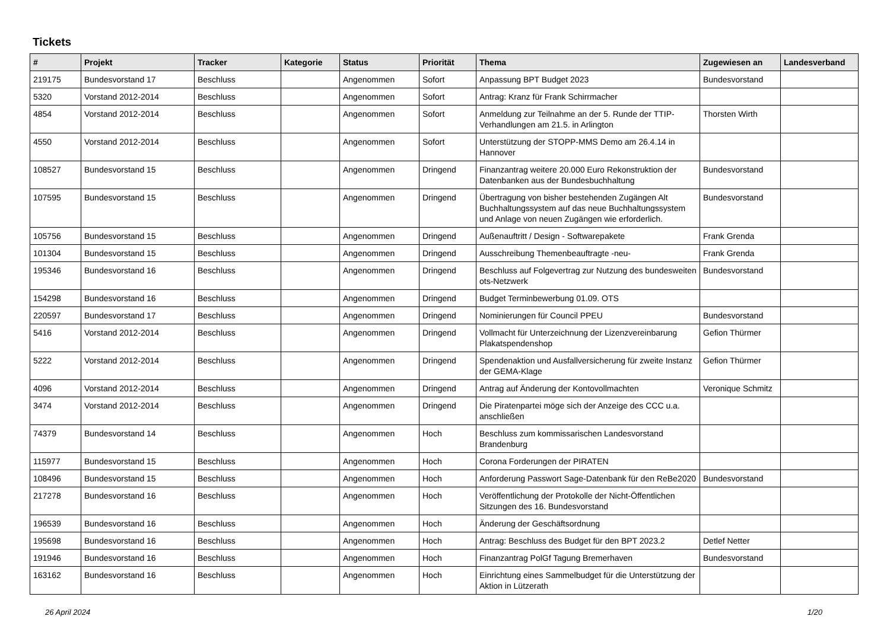Tickets
| # | Projekt | Tracker | Kategorie | Status | Priorität | Thema | Zugewiesen an | Landesverband |
| --- | --- | --- | --- | --- | --- | --- | --- | --- |
| 219175 | Bundesvorstand 17 | Beschluss | | Angenommen | Sofort | Anpassung BPT Budget 2023 | Bundesvorstand | |
| 5320 | Vorstand 2012-2014 | Beschluss | | Angenommen | Sofort | Antrag: Kranz für Frank Schirrmacher | | |
| 4854 | Vorstand 2012-2014 | Beschluss | | Angenommen | Sofort | Anmeldung zur Teilnahme an der 5. Runde der TTIP-Verhandlungen am 21.5. in Arlington | Thorsten Wirth | |
| 4550 | Vorstand 2012-2014 | Beschluss | | Angenommen | Sofort | Unterstützung der STOPP-MMS Demo am 26.4.14 in Hannover | | |
| 108527 | Bundesvorstand 15 | Beschluss | | Angenommen | Dringend | Finanzantrag weitere 20.000 Euro Rekonstruktion der Datenbanken aus der Bundesbuchhaltung | Bundesvorstand | |
| 107595 | Bundesvorstand 15 | Beschluss | | Angenommen | Dringend | Übertragung von bisher bestehenden Zugängen Alt Buchhaltungssystem auf das neue Buchhaltungssystem und Anlage von neuen Zugängen wie erforderlich. | Bundesvorstand | |
| 105756 | Bundesvorstand 15 | Beschluss | | Angenommen | Dringend | Außenauftritt / Design - Softwarepakete | Frank Grenda | |
| 101304 | Bundesvorstand 15 | Beschluss | | Angenommen | Dringend | Ausschreibung Themenbeauftragte -neu- | Frank Grenda | |
| 195346 | Bundesvorstand 16 | Beschluss | | Angenommen | Dringend | Beschluss auf Folgevertrag zur Nutzung des bundesweiten ots-Netzwerk | Bundesvorstand | |
| 154298 | Bundesvorstand 16 | Beschluss | | Angenommen | Dringend | Budget Terminbewerbung 01.09. OTS | | |
| 220597 | Bundesvorstand 17 | Beschluss | | Angenommen | Dringend | Nominierungen für Council PPEU | Bundesvorstand | |
| 5416 | Vorstand 2012-2014 | Beschluss | | Angenommen | Dringend | Vollmacht für Unterzeichnung der Lizenzvereinbarung Plakatspendenshop | Gefion Thürmer | |
| 5222 | Vorstand 2012-2014 | Beschluss | | Angenommen | Dringend | Spendenaktion und Ausfallversicherung für zweite Instanz der GEMA-Klage | Gefion Thürmer | |
| 4096 | Vorstand 2012-2014 | Beschluss | | Angenommen | Dringend | Antrag auf Änderung der Kontovollmachten | Veronique Schmitz | |
| 3474 | Vorstand 2012-2014 | Beschluss | | Angenommen | Dringend | Die Piratenpartei möge sich der Anzeige des CCC u.a. anschließen | | |
| 74379 | Bundesvorstand 14 | Beschluss | | Angenommen | Hoch | Beschluss zum kommissarischen Landesvorstand Brandenburg | | |
| 115977 | Bundesvorstand 15 | Beschluss | | Angenommen | Hoch | Corona Forderungen der PIRATEN | | |
| 108496 | Bundesvorstand 15 | Beschluss | | Angenommen | Hoch | Anforderung Passwort Sage-Datenbank für den ReBe2020 | Bundesvorstand | |
| 217278 | Bundesvorstand 16 | Beschluss | | Angenommen | Hoch | Veröffentlichung der Protokolle der Nicht-Öffentlichen Sitzungen des 16. Bundesvorstand | | |
| 196539 | Bundesvorstand 16 | Beschluss | | Angenommen | Hoch | Änderung der Geschäftsordnung | | |
| 195698 | Bundesvorstand 16 | Beschluss | | Angenommen | Hoch | Antrag: Beschluss des Budget für den BPT 2023.2 | Detlef Netter | |
| 191946 | Bundesvorstand 16 | Beschluss | | Angenommen | Hoch | Finanzantrag PolGf Tagung Bremerhaven | Bundesvorstand | |
| 163162 | Bundesvorstand 16 | Beschluss | | Angenommen | Hoch | Einrichtung eines Sammelbudget für die Unterstützung der Aktion in Lützerath | | |
26 April 2024 1/20